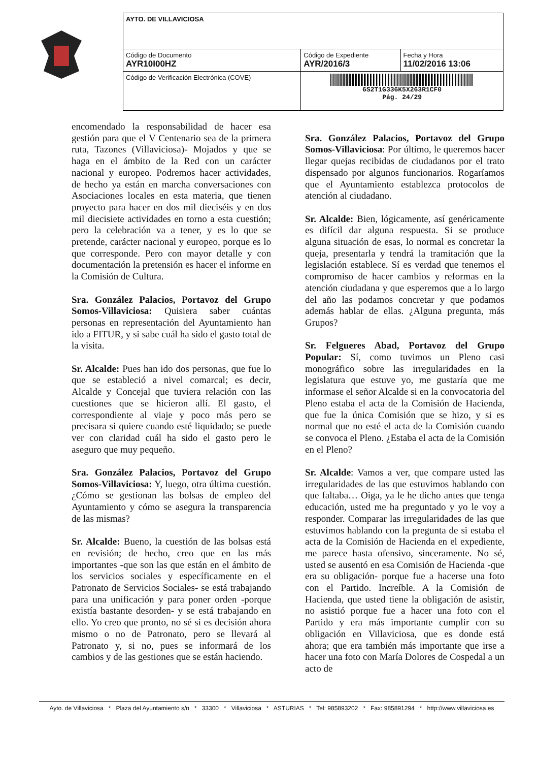| AYTO. DE VILLAVICIOSA | | |
| Código de Documento AYR10I00HZ | Código de Expediente AYR/2016/3 | Fecha y Hora 11/02/2016 13:06 |
| Código de Verificación Electrónica (COVE) | 6S2T1G336K5X263R1CF0 Pág. 24/29 | |
encomendado la responsabilidad de hacer esa gestión para que el V Centenario sea de la primera ruta, Tazones (Villaviciosa)- Mojados y que se haga en el ámbito de la Red con un carácter nacional y europeo. Podremos hacer actividades, de hecho ya están en marcha conversaciones con Asociaciones locales en esta materia, que tienen proyecto para hacer en dos mil dieciséis y en dos mil diecisiete actividades en torno a esta cuestión; pero la celebración va a tener, y es lo que se pretende, carácter nacional y europeo, porque es lo que corresponde. Pero con mayor detalle y con documentación la pretensión es hacer el informe en la Comisión de Cultura.
Sra. González Palacios, Portavoz del Grupo Somos-Villaviciosa: Quisiera saber cuántas personas en representación del Ayuntamiento han ido a FITUR, y si sabe cuál ha sido el gasto total de la visita.
Sr. Alcalde: Pues han ido dos personas, que fue lo que se estableció a nivel comarcal; es decir, Alcalde y Concejal que tuviera relación con las cuestiones que se hicieron allí. El gasto, el correspondiente al viaje y poco más pero se precisara si quiere cuando esté liquidado; se puede ver con claridad cuál ha sido el gasto pero le aseguro que muy pequeño.
Sra. González Palacios, Portavoz del Grupo Somos-Villaviciosa: Y, luego, otra última cuestión. ¿Cómo se gestionan las bolsas de empleo del Ayuntamiento y cómo se asegura la transparencia de las mismas?
Sr. Alcalde: Bueno, la cuestión de las bolsas está en revisión; de hecho, creo que en las más importantes -que son las que están en el ámbito de los servicios sociales y específicamente en el Patronato de Servicios Sociales- se está trabajando para una unificación y para poner orden -porque existía bastante desorden- y se está trabajando en ello. Yo creo que pronto, no sé si es decisión ahora mismo o no de Patronato, pero se llevará al Patronato y, si no, pues se informará de los cambios y de las gestiones que se están haciendo.
Sra. González Palacios, Portavoz del Grupo Somos-Villaviciosa: Por último, le queremos hacer llegar quejas recibidas de ciudadanos por el trato dispensado por algunos funcionarios. Rogaríamos que el Ayuntamiento establezca protocolos de atención al ciudadano.
Sr. Alcalde: Bien, lógicamente, así genéricamente es difícil dar alguna respuesta. Si se produce alguna situación de esas, lo normal es concretar la queja, presentarla y tendrá la tramitación que la legislación establece. Sí es verdad que tenemos el compromiso de hacer cambios y reformas en la atención ciudadana y que esperemos que a lo largo del año las podamos concretar y que podamos además hablar de ellas. ¿Alguna pregunta, más Grupos?
Sr. Felgueres Abad, Portavoz del Grupo Popular: Sí, como tuvimos un Pleno casi monográfico sobre las irregularidades en la legislatura que estuve yo, me gustaría que me informase el señor Alcalde si en la convocatoria del Pleno estaba el acta de la Comisión de Hacienda, que fue la única Comisión que se hizo, y si es normal que no esté el acta de la Comisión cuando se convoca el Pleno. ¿Estaba el acta de la Comisión en el Pleno?
Sr. Alcalde: Vamos a ver, que compare usted las irregularidades de las que estuvimos hablando con que faltaba… Oiga, ya le he dicho antes que tenga educación, usted me ha preguntado y yo le voy a responder. Comparar las irregularidades de las que estuvimos hablando con la pregunta de si estaba el acta de la Comisión de Hacienda en el expediente, me parece hasta ofensivo, sinceramente. No sé, usted se ausentó en esa Comisión de Hacienda -que era su obligación- porque fue a hacerse una foto con el Partido. Increíble. A la Comisión de Hacienda, que usted tiene la obligación de asistir, no asistió porque fue a hacer una foto con el Partido y era más importante cumplir con su obligación en Villaviciosa, que es donde está ahora; que era también más importante que irse a hacer una foto con María Dolores de Cospedal a un acto de
Ayto. de Villaviciosa * Plaza del Ayuntamiento s/n * 33300 * Villaviciosa * ASTURIAS * Tel: 985893202 * Fax: 985891294 * http://www.villaviciosa.es